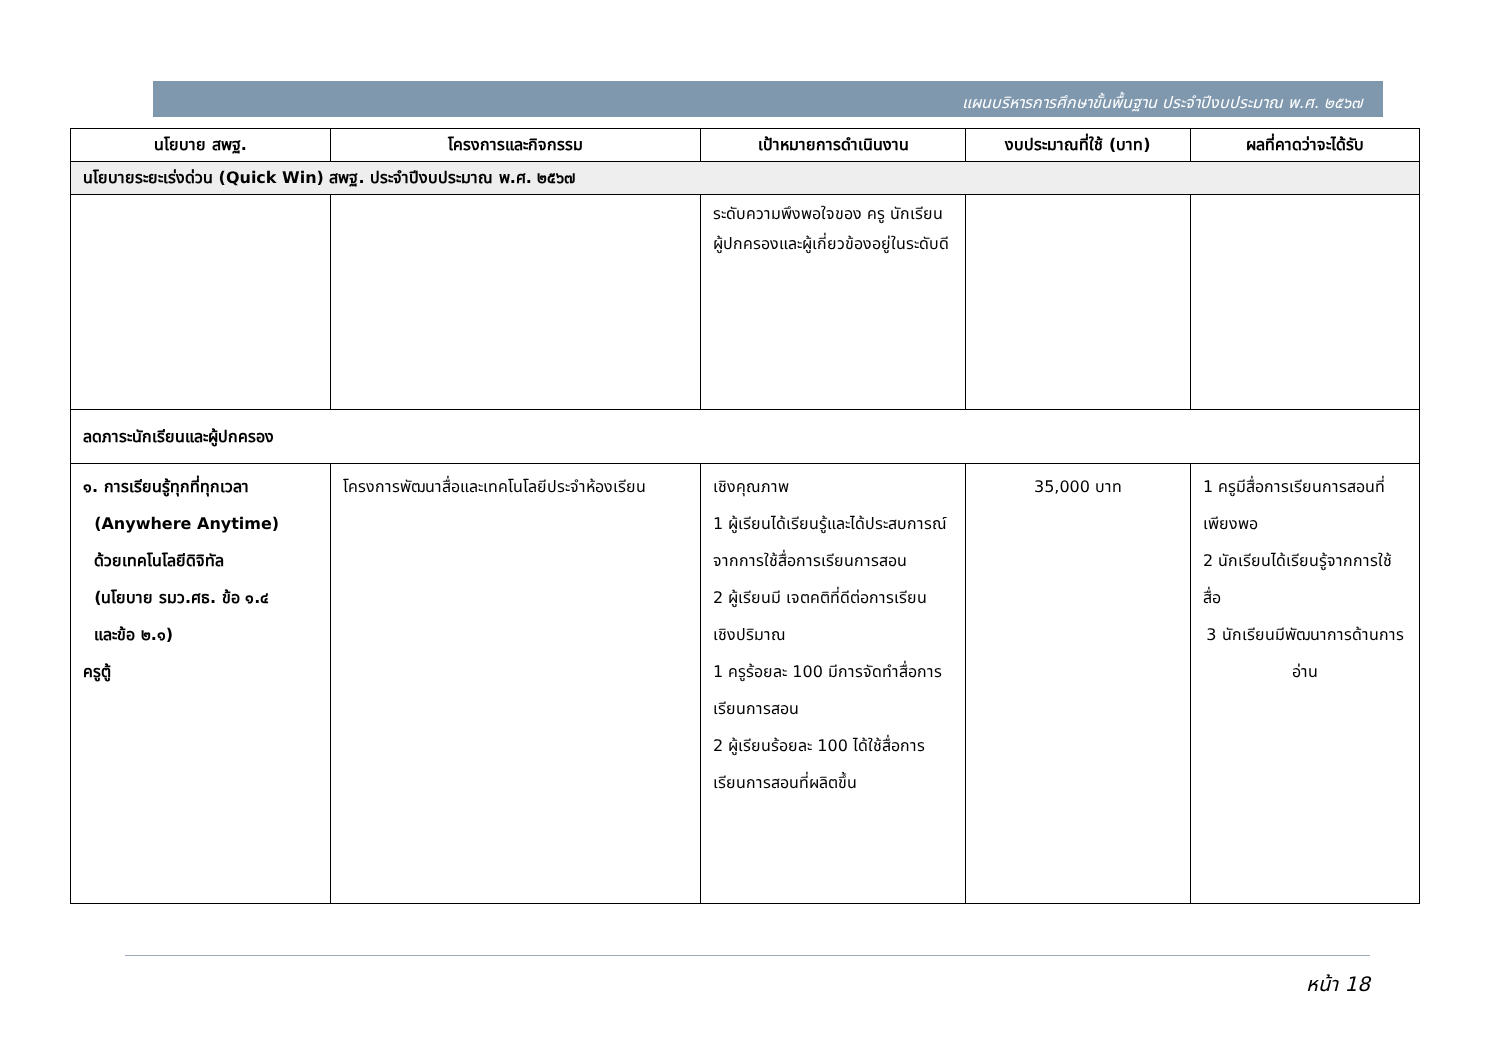แผนบริหารการศึกษาขั้นพื้นฐาน ประจำปีงบประมาณ พ.ศ. ๒๕๖๗
| นโยบาย สพฐ. | โครงการและกิจกรรม | เป้าหมายการดำเนินงาน | งบประมาณที่ใช้ (บาท) | ผลที่คาดว่าจะได้รับ |
| --- | --- | --- | --- | --- |
| นโยบายระยะเร่งด่วน (Quick Win) สพฐ. ประจำปีงบประมาณ พ.ศ. ๒๕๖๗ | | | | |
| | | ระดับความพึงพอใจของ ครู นักเรียนผู้ปกครองและผู้เกี่ยวข้องอยู่ในระดับดี | | |
| ลดภาระนักเรียนและผู้ปกครอง | | | | |
| ๑. การเรียนรู้ทุกที่ทุกเวลา (Anywhere Anytime) ด้วยเทคโนโลยีดิจิทัล (นโยบาย รมว.ศธ. ข้อ ๑.๔ และข้อ ๒.๑) ครูตู้ | โครงการพัฒนาสื่อและเทคโนโลยีประจำห้องเรียน | เชิงคุณภาพ 1 ผู้เรียนได้เรียนรู้และได้ประสบการณ์จากการใช้สื่อการเรียนการสอน 2 ผู้เรียนมี เจตคติที่ดีต่อการเรียน เชิงปริมาณ 1 ครูร้อยละ 100 มีการจัดทำสื่อการเรียนการสอน 2 ผู้เรียนร้อยละ 100 ได้ใช้สื่อการเรียนการสอนที่ผลิตขึ้น | 35,000 บาท | 1 ครูมีสื่อการเรียนการสอนที่เพียงพอ 2 นักเรียนได้เรียนรู้จากการใช้สื่อ 3 นักเรียนมีพัฒนาการด้านการอ่าน |
หน้า 18